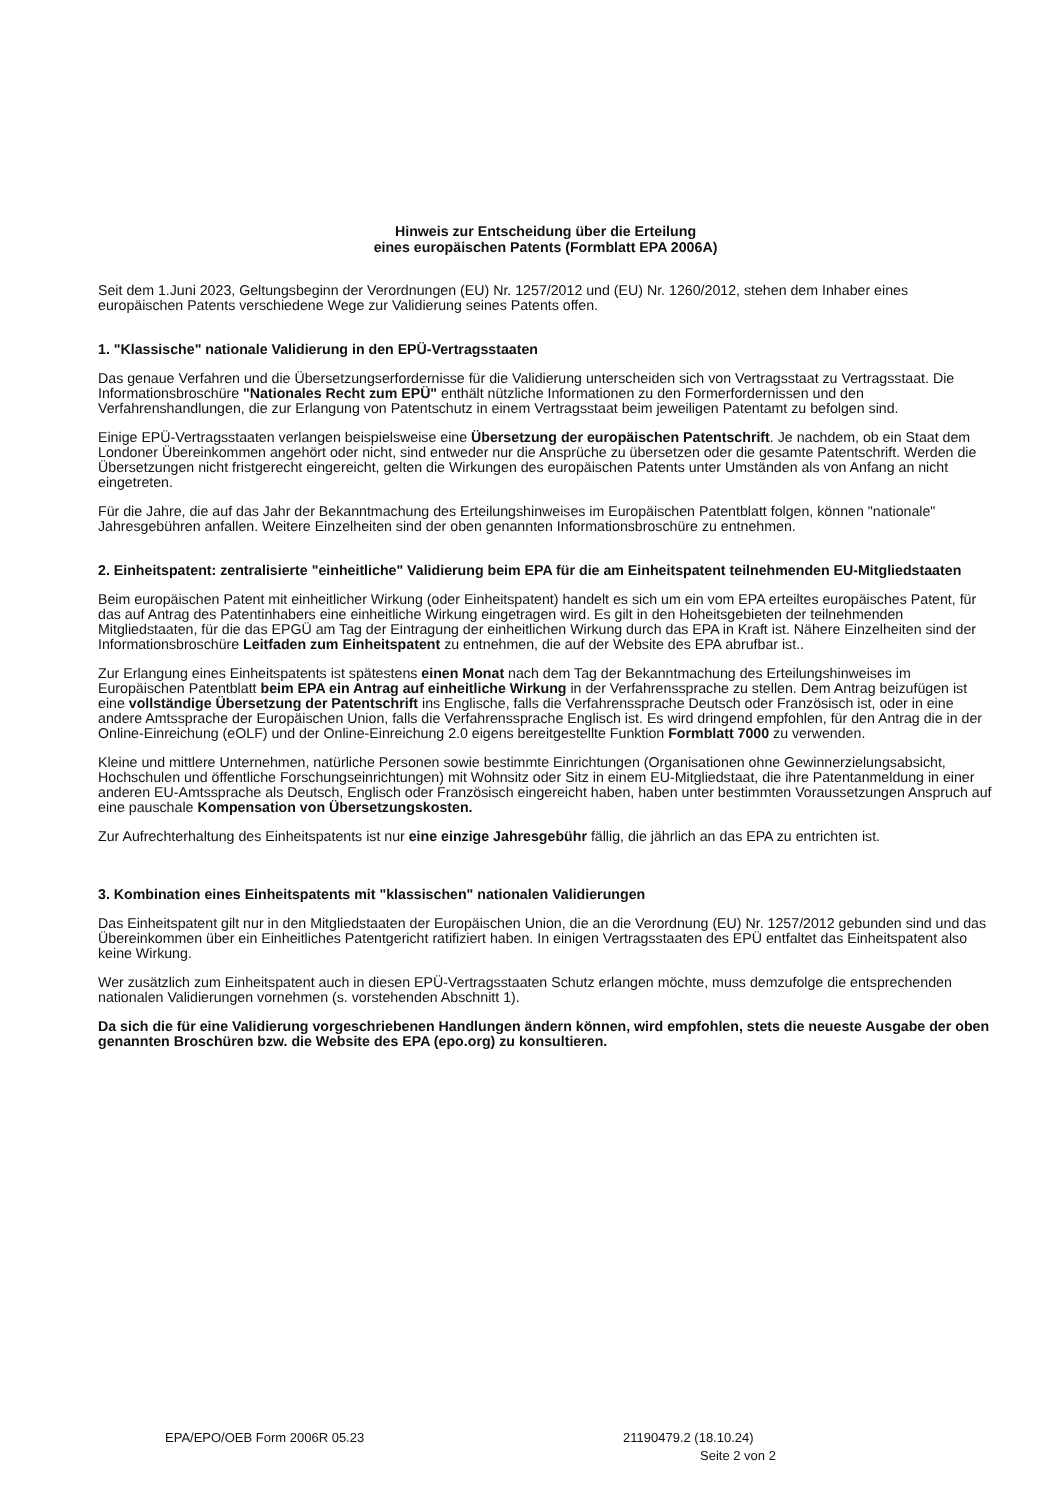Hinweis zur Entscheidung über die Erteilung
eines europäischen Patents (Formblatt EPA 2006A)
Seit dem 1.Juni 2023, Geltungsbeginn der Verordnungen (EU) Nr. 1257/2012 und (EU) Nr. 1260/2012, stehen dem Inhaber eines europäischen Patents verschiedene Wege zur Validierung seines Patents offen.
1. "Klassische" nationale Validierung in den EPÜ-Vertragsstaaten
Das genaue Verfahren und die Übersetzungserfordernisse für die Validierung unterscheiden sich von Vertragsstaat zu Vertragsstaat. Die Informationsbroschüre "Nationales Recht zum EPÜ" enthält nützliche Informationen zu den Formerfordernissen und den Verfahrenshandlungen, die zur Erlangung von Patentschutz in einem Vertragsstaat beim jeweiligen Patentamt zu befolgen sind.
Einige EPÜ-Vertragsstaaten verlangen beispielsweise eine Übersetzung der europäischen Patentschrift. Je nachdem, ob ein Staat dem Londoner Übereinkommen angehört oder nicht, sind entweder nur die Ansprüche zu übersetzen oder die gesamte Patentschrift. Werden die Übersetzungen nicht fristgerecht eingereicht, gelten die Wirkungen des europäischen Patents unter Umständen als von Anfang an nicht eingetreten.
Für die Jahre, die auf das Jahr der Bekanntmachung des Erteilungshinweises im Europäischen Patentblatt folgen, können "nationale" Jahresgebühren anfallen. Weitere Einzelheiten sind der oben genannten Informationsbroschüre zu entnehmen.
2. Einheitspatent: zentralisierte "einheitliche" Validierung beim EPA für die am Einheitspatent teilnehmenden EU-Mitgliedstaaten
Beim europäischen Patent mit einheitlicher Wirkung (oder Einheitspatent) handelt es sich um ein vom EPA erteiltes europäisches Patent, für das auf Antrag des Patentinhabers eine einheitliche Wirkung eingetragen wird. Es gilt in den Hoheitsgebieten der teilnehmenden Mitgliedstaaten, für die das EPGÜ am Tag der Eintragung der einheitlichen Wirkung durch das EPA in Kraft ist. Nähere Einzelheiten sind der Informationsbroschüre Leitfaden zum Einheitspatent zu entnehmen, die auf der Website des EPA abrufbar ist..
Zur Erlangung eines Einheitspatents ist spätestens einen Monat nach dem Tag der Bekanntmachung des Erteilungshinweises im Europäischen Patentblatt beim EPA ein Antrag auf einheitliche Wirkung in der Verfahrenssprache zu stellen. Dem Antrag beizufügen ist eine vollständige Übersetzung der Patentschrift ins Englische, falls die Verfahrenssprache Deutsch oder Französisch ist, oder in eine andere Amtssprache der Europäischen Union, falls die Verfahrenssprache Englisch ist. Es wird dringend empfohlen, für den Antrag die in der Online-Einreichung (eOLF) und der Online-Einreichung 2.0 eigens bereitgestellte Funktion Formblatt 7000 zu verwenden.
Kleine und mittlere Unternehmen, natürliche Personen sowie bestimmte Einrichtungen (Organisationen ohne Gewinnerzielungsabsicht, Hochschulen und öffentliche Forschungseinrichtungen) mit Wohnsitz oder Sitz in einem EU-Mitgliedstaat, die ihre Patentanmeldung in einer anderen EU-Amtssprache als Deutsch, Englisch oder Französisch eingereicht haben, haben unter bestimmten Voraussetzungen Anspruch auf eine pauschale Kompensation von Übersetzungskosten.
Zur Aufrechterhaltung des Einheitspatents ist nur eine einzige Jahresgebühr fällig, die jährlich an das EPA zu entrichten ist.
3. Kombination eines Einheitspatents mit "klassischen" nationalen Validierungen
Das Einheitspatent gilt nur in den Mitgliedstaaten der Europäischen Union, die an die Verordnung (EU) Nr. 1257/2012 gebunden sind und das Übereinkommen über ein Einheitliches Patentgericht ratifiziert haben. In einigen Vertragsstaaten des EPÜ entfaltet das Einheitspatent also keine Wirkung.
Wer zusätzlich zum Einheitspatent auch in diesen EPÜ-Vertragsstaaten Schutz erlangen möchte, muss demzufolge die entsprechenden nationalen Validierungen vornehmen (s. vorstehenden Abschnitt 1).
Da sich die für eine Validierung vorgeschriebenen Handlungen ändern können, wird empfohlen, stets die neueste Ausgabe der oben genannten Broschüren bzw. die Website des EPA (epo.org) zu konsultieren.
EPA/EPO/OEB Form 2006R 05.23 21190479.2 (18.10.24)
Seite 2 von 2